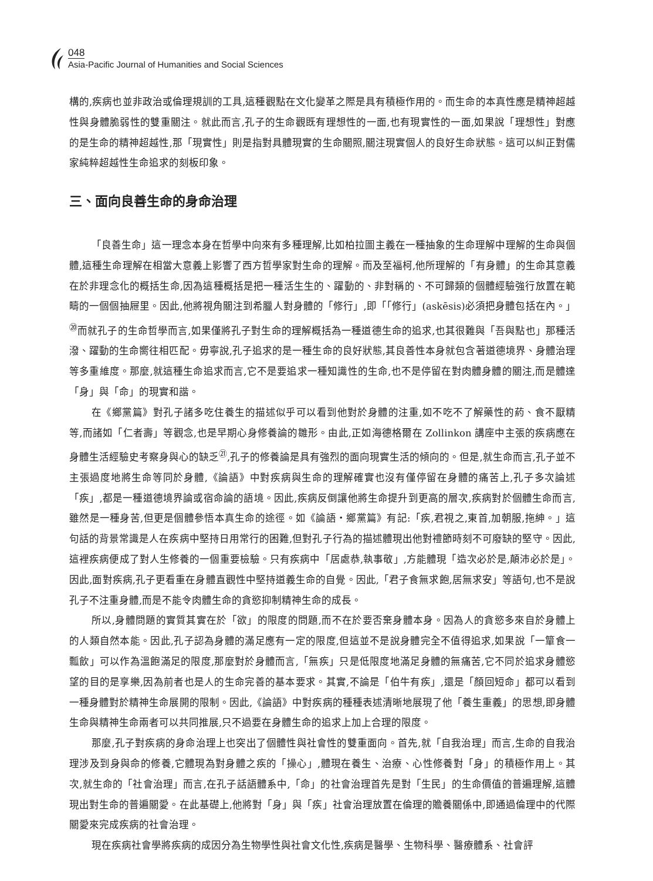048
Asia-Pacific Journal of Humanities and Social Sciences
構的,疾病也並非政治或倫理規訓的工具,這種觀點在文化變革之際是具有積極作用的。而生命的本真性應是精神超越性與身體脆弱性的雙重關注。就此而言,孔子的生命觀既有理想性的一面,也有現實性的一面,如果說「理想性」對應的是生命的精神超越性,那「現實性」則是指對具體現實的生命關照,關注現實個人的良好生命狀態。這可以糾正對儒家純粹超越性生命追求的刻板印象。
三、面向良善生命的身命治理
「良善生命」這一理念本身在哲學中向來有多種理解,比如柏拉圖主義在一種抽象的生命理解中理解的生命與個體,這種生命理解在相當大意義上影響了西方哲學家對生命的理解。而及至福柯,他所理解的「有身體」的生命其意義在於非理念化的概括生命,因為這種概括是把一種活生生的、躍動的、非對稱的、不可歸類的個體經驗強行放置在範疇的一個個抽屜里。因此,他將視角關注到希臘人對身體的「修行」,即「「修行」(askēsis)必須把身體包括在內。」<sup>⑳</sup>而就孔子的生命哲學而言,如果僅將孔子對生命的理解概括為一種道德生命的追求,也其很難與「吾與點也」那種活潑、躍動的生命嚮往相匹配。毋寧說,孔子追求的是一種生命的良好狀態,其良善性本身就包含著道德境界、身體治理等多重維度。那麼,就這種生命追求而言,它不是要追求一種知識性的生命,也不是停留在對肉體身體的關注,而是體達「身」與「命」的現實和諧。
在《鄉黨篇》對孔子諸多吃住養生的描述似乎可以看到他對於身體的注重,如不吃不了解藥性的葯、食不厭精等,而諸如「仁者壽」等觀念,也是早期心身修養論的雛形。由此,正如海德格爾在 Zollinkon 講座中主張的疾病應在身體生活經驗史考察身與心的缺乏<sup>㉑</sup>,孔子的修養論是具有強烈的面向現實生活的傾向的。但是,就生命而言,孔子並不主張過度地將生命等同於身體,《論語》中對疾病與生命的理解確實也沒有僅停留在身體的痛苦上,孔子多次論述「疾」,都是一種道德境界論或宿命論的語境。因此,疾病反倒讓他將生命提升到更高的層次,疾病對於個體生命而言,雖然是一種身苦,但更是個體參悟本真生命的途徑。如《論語・鄉黨篇》有記:「疾,君視之,東首,加朝服,拖紳。」這句話的背景常識是人在疾病中堅持日用常行的困難,但對孔子行為的描述體現出他對禮節時刻不可廢缺的堅守。因此,這裡疾病便成了對人生修養的一個重要檢驗。只有疾病中「居處恭,執事敬」,方能體現「造次必於是,顛沛必於是」。因此,面對疾病,孔子更看重在身體直觀性中堅持道義生命的自覺。因此,「君子食無求飽,居無求安」等語句,也不是說孔子不注重身體,而是不能令肉體生命的貪慾抑制精神生命的成長。
所以,身體問題的實質其實在於「欲」的限度的問題,而不在於要否棄身體本身。因為人的貪慾多來自於身體上的人類自然本能。因此,孔子認為身體的滿足應有一定的限度,但這並不是說身體完全不值得追求,如果說「一簞食一瓢飲」可以作為溫飽滿足的限度,那麼對於身體而言,「無疾」只是低限度地滿足身體的無痛苦,它不同於追求身體慾望的目的是享樂,因為前者也是人的生命完善的基本要求。其實,不論是「伯牛有疾」,還是「顏回短命」都可以看到一種身體對於精神生命展開的限制。因此,《論語》中對疾病的種種表述清晰地展現了他「養生重義」的思想,即身體生命與精神生命兩者可以共同推展,只不過要在身體生命的追求上加上合理的限度。
那麼,孔子對疾病的身命治理上也突出了個體性與社會性的雙重面向。首先,就「自我治理」而言,生命的自我治理涉及到身與命的修養,它體現為對身體之疾的「操心」,體現在養生、治療、心性修養對「身」的積極作用上。其次,就生命的「社會治理」而言,在孔子話語體系中,「命」的社會治理首先是對「生民」的生命價值的普遍理解,這體現出對生命的普遍關愛。在此基礎上,他將對「身」與「疾」社會治理放置在倫理的贍養關係中,即通過倫理中的代際關愛來完成疾病的社會治理。
現在疾病社會學將疾病的成因分為生物學性與社會文化性,疾病是醫學、生物科學、醫療體系、社會評